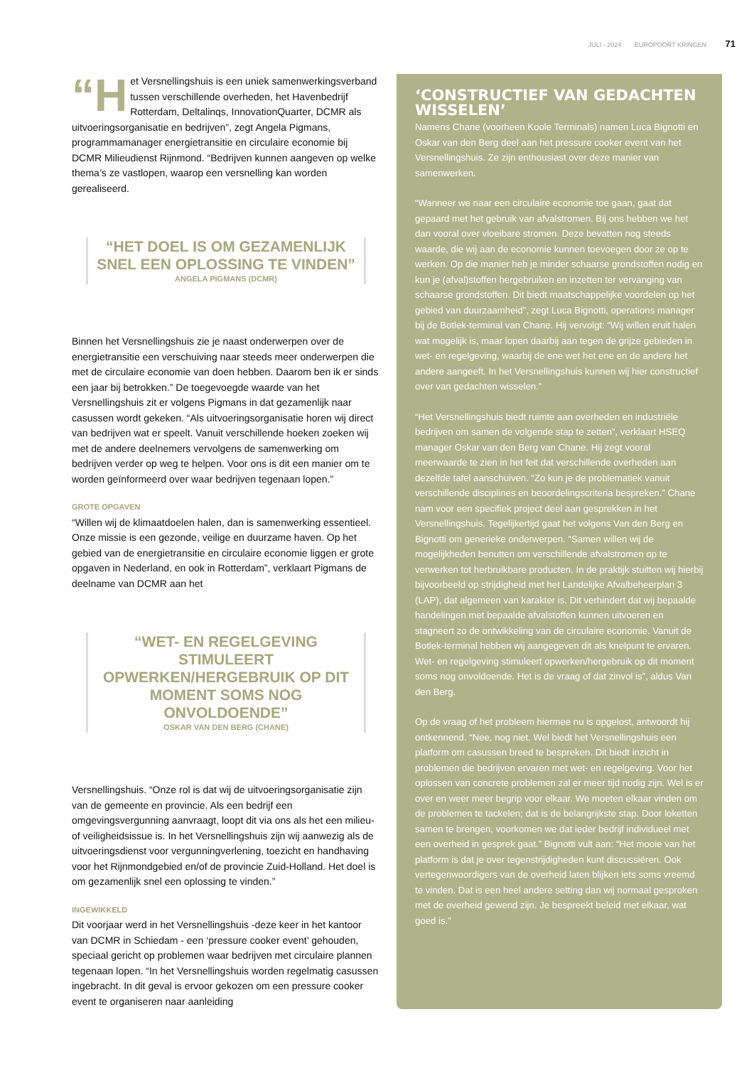JULI - 2024 EUROPOORT KRINGEN 71
“H et Versnellingshuis is een uniek samenwerkingsverband tussen verschillende overheden, het Havenbedrijf Rotterdam, Deltalinqs, InnovationQuarter, DCMR als uitvoeringsorganisatie en bedrijven”, zegt Angela Pigmans, programmamanager energietransitie en circulaire economie bij DCMR Milieudienst Rijnmond. “Bedrijven kunnen aangeven op welke thema’s ze vastlopen, waarop een versnelling kan worden gerealiseerd.
“HET DOEL IS OM GEZAMENLIJK SNEL EEN OPLOSSING TE VINDEN”
ANGELA PIGMANS (DCMR)
Binnen het Versnellingshuis zie je naast onderwerpen over de energietransitie een verschuiving naar steeds meer onderwerpen die met de circulaire economie van doen hebben. Daarom ben ik er sinds een jaar bij betrokken.” De toegevoegde waarde van het Versnellingshuis zit er volgens Pigmans in dat gezamenlijk naar casussen wordt gekeken. “Als uitvoeringsorganisatie horen wij direct van bedrijven wat er speelt. Vanuit verschillende hoeken zoeken wij met de andere deelnemers vervolgens de samenwerking om bedrijven verder op weg te helpen. Voor ons is dit een manier om te worden geïnformeerd over waar bedrijven tegenaan lopen.”
GROTE OPGAVEN
“Willen wij de klimaatdoelen halen, dan is samenwerking essentieel. Onze missie is een gezonde, veilige en duurzame haven. Op het gebied van de energietransitie en circulaire economie liggen er grote opgaven in Nederland, en ook in Rotterdam”, verklaart Pigmans de deelname van DCMR aan het
“WET- EN REGELGEVING STIMULEERT OPWERKEN/HERGEBRUIK OP DIT MOMENT SOMS NOG ONVOLDOENDE”
OSKAR VAN DEN BERG (CHANE)
Versnellingshuis. “Onze rol is dat wij de uitvoeringsorganisatie zijn van de gemeente en provincie. Als een bedrijf een omgevingsvergunning aanvraagt, loopt dit via ons als het een milieu- of veiligheidsissue is. In het Versnellingshuis zijn wij aanwezig als de uitvoeringsdienst voor vergunningverlening, toezicht en handhaving voor het Rijnmondgebied en/of de provincie Zuid-Holland. Het doel is om gezamenlijk snel een oplossing te vinden.”
INGEWIKKELD
Dit voorjaar werd in het Versnellingshuis -deze keer in het kantoor van DCMR in Schiedam - een ‘pressure cooker event’ gehouden, speciaal gericht op problemen waar bedrijven met circulaire plannen tegenaan lopen. “In het Versnellingshuis worden regelmatig casussen ingebracht. In dit geval is ervoor gekozen om een pressure cooker event te organiseren naar aanleiding
‘CONSTRUCTIEF VAN GEDACHTEN WISSELEN’
Namens Chane (voorheen Koole Terminals) namen Luca Bignotti en Oskar van den Berg deel aan het pressure cooker event van het Versnellingshuis. Ze zijn enthousiast over deze manier van samenwerken.
“Wanneer we naar een circulaire economie toe gaan, gaat dat gepaard met het gebruik van afvalstromen. Bij ons hebben we het dan vooral over vloeibare stromen. Deze bevatten nog steeds waarde, die wij aan de economie kunnen toevoegen door ze op te werken. Op die manier heb je minder schaarse grondstoffen nodig en kun je (afval)stoffen hergebruiken en inzetten ter vervanging van schaarse grondstoffen. Dit biedt maatschappelijke voordelen op het gebied van duurzaamheid”, zegt Luca Bignotti, operations manager bij de Botlek-terminal van Chane. Hij vervolgt: “Wij willen eruit halen wat mogelijk is, maar lopen daarbij aan tegen de grijze gebieden in wet- en regelgeving, waarbij de ene wet het ene en de andere het andere aangeeft. In het Versnellingshuis kunnen wij hier constructief over van gedachten wisselen.”
“Het Versnellingshuis biedt ruimte aan overheden en industriële bedrijven om samen de volgende stap te zetten”, verklaart HSEQ manager Oskar van den Berg van Chane. Hij zegt vooral meerwaarde te zien in het feit dat verschillende overheden aan dezelfde tafel aanschuiven. “Zo kun je de problematiek vanuit verschillende disciplines en beoordelingscriteria bespreken.” Chane nam voor een specifiek project deel aan gesprekken in het Versnellingshuis. Tegelijkertijd gaat het volgens Van den Berg en Bignotti om generieke onderwerpen. “Samen willen wij de mogelijkheden benutten om verschillende afvalstromen op te verwerken tot herbruikbare producten. In de praktijk stuitten wij hierbij bijvoorbeeld op strijdigheid met het Landelijke Afvalbeheerplan 3 (LAP), dat algemeen van karakter is. Dit verhindert dat wij bepaalde handelingen met bepaalde afvalstoffen kunnen uitvoeren en stagneert zo de ontwikkeling van de circulaire economie. Vanuit de Botlek-terminal hebben wij aangegeven dit als knelpunt te ervaren. Wet- en regelgeving stimuleert opwerken/hergebruik op dit moment soms nog onvoldoende. Het is de vraag of dat zinvol is”, aldus Van den Berg.
Op de vraag of het probleem hiermee nu is opgelost, antwoordt hij ontkennend. “Nee, nog niet. Wel biedt het Versnellingshuis een platform om casussen breed te bespreken. Dit biedt inzicht in problemen die bedrijven ervaren met wet- en regelgeving. Voor het oplossen van concrete problemen zal er meer tijd nodig zijn. Wel is er over en weer meer begrip voor elkaar. We moeten elkaar vinden om de problemen te tackelen; dat is de belangrijkste stap. Door loketten samen te brengen, voorkomen we dat ieder bedrijf individueel met een overheid in gesprek gaat.” Bignotti vult aan: “Het mooie van het platform is dat je over tegenstrijdigheden kunt discussiëren. Ook vertegenwoordigers van de overheid laten blijken iets soms vreemd te vinden. Dat is een heel andere setting dan wij normaal gesproken met de overheid gewend zijn. Je bespreekt beleid met elkaar, wat goed is.”